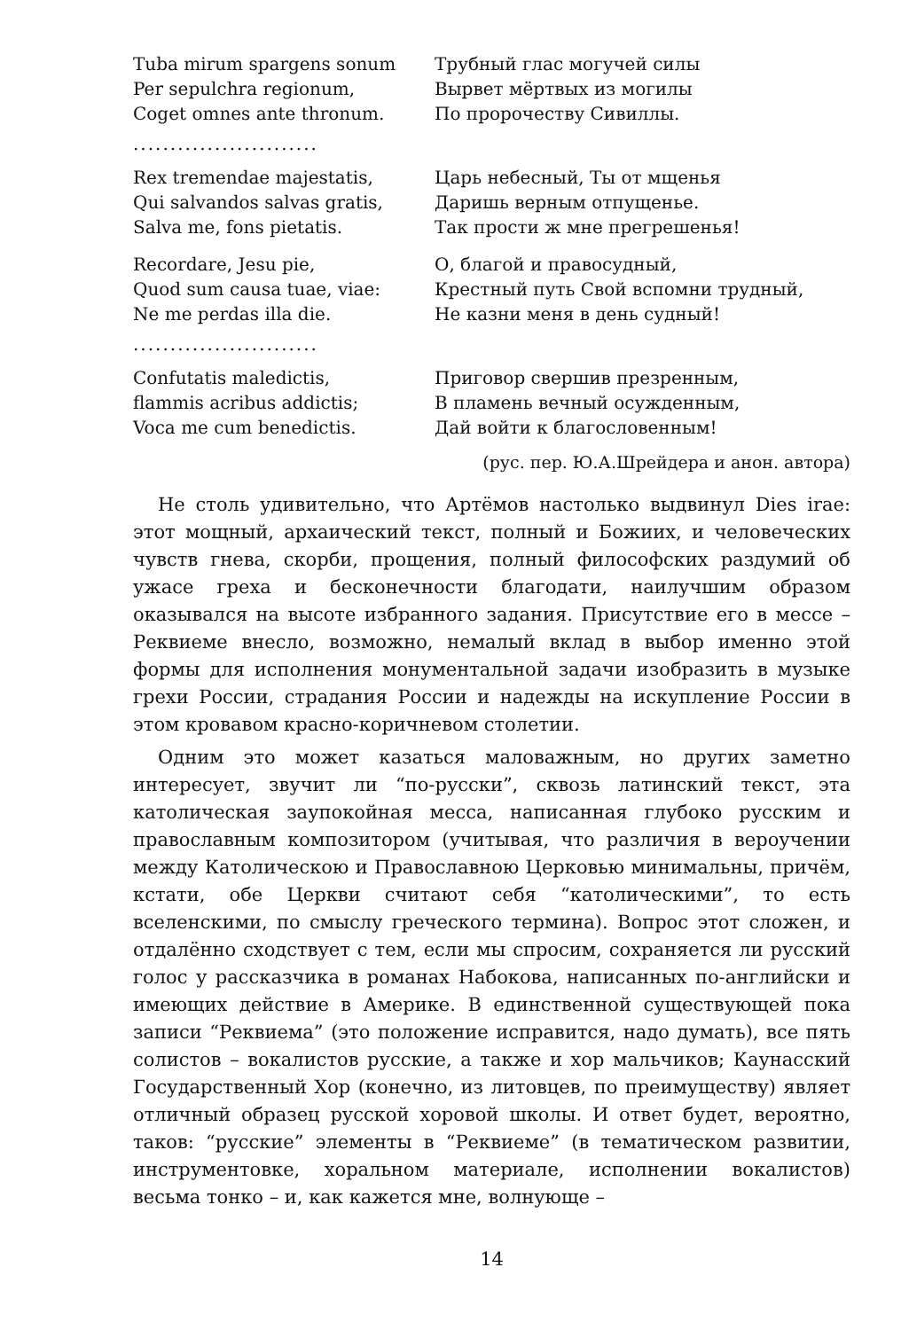Tuba mirum spargens sonum
Per sepulchra regionum,
Coget omnes ante thronum.
Трубный глас могучей силы
Вырвет мёртвых из могилы
По пророчеству Сивиллы.
.........................
Rex tremendae majestatis,
Qui salvandos salvas gratis,
Salva me, fons pietatis.
Царь небесный, Ты от мщенья
Даришь верным отпущенье.
Так прости ж мне прегрешенья!
Recordare, Jesu pie,
Quod sum causa tuae, viae:
Ne me perdas illa die.
О, благой и правосудный,
Крестный путь Свой вспомни трудный,
Не казни меня в день судный!
.........................
Confutatis maledictis,
flammis acribus addictis;
Voca me cum benedictis.
Приговор свершив презренным,
В пламень вечный осужденным,
Дай войти к благословенным!
(рус. пер. Ю.А.Шрейдера и анон. автора)
Не столь удивительно, что Артёмов настолько выдвинул Dies irae: этот мощный, архаический текст, полный и Божиих, и человеческих чувств гнева, скорби, прощения, полный философских раздумий об ужасе греха и бесконечности благодати, наилучшим образом оказывался на высоте избранного задания. Присутствие его в мессе – Реквиеме внесло, возможно, немалый вклад в выбор именно этой формы для исполнения монументальной задачи изобразить в музыке грехи России, страдания России и надежды на искупление России в этом кровавом красно-коричневом столетии.
Одним это может казаться маловажным, но других заметно интересует, звучит ли “по-русски”, сквозь латинский текст, эта католическая заупокойная месса, написанная глубоко русским и православным композитором (учитывая, что различия в вероучении между Католическою и Православною Церковью минимальны, причём, кстати, обе Церкви считают себя “католическими”, то есть вселенскими, по смыслу греческого термина). Вопрос этот сложен, и отдалённо сходствует с тем, если мы спросим, сохраняется ли русский голос у рассказчика в романах Набокова, написанных по-английски и имеющих действие в Америке. В единственной существующей пока записи “Реквиема” (это положение исправится, надо думать), все пять солистов – вокалистов русские, а также и хор мальчиков; Каунасский Государственный Хор (конечно, из литовцев, по преимуществу) являет отличный образец русской хоровой школы. И ответ будет, вероятно, таков: “русские” элементы в “Реквиеме” (в тематическом развитии, инструментовке, хоральном материале, исполнении вокалистов) весьма тонко – и, как кажется мне, волнующе –
14